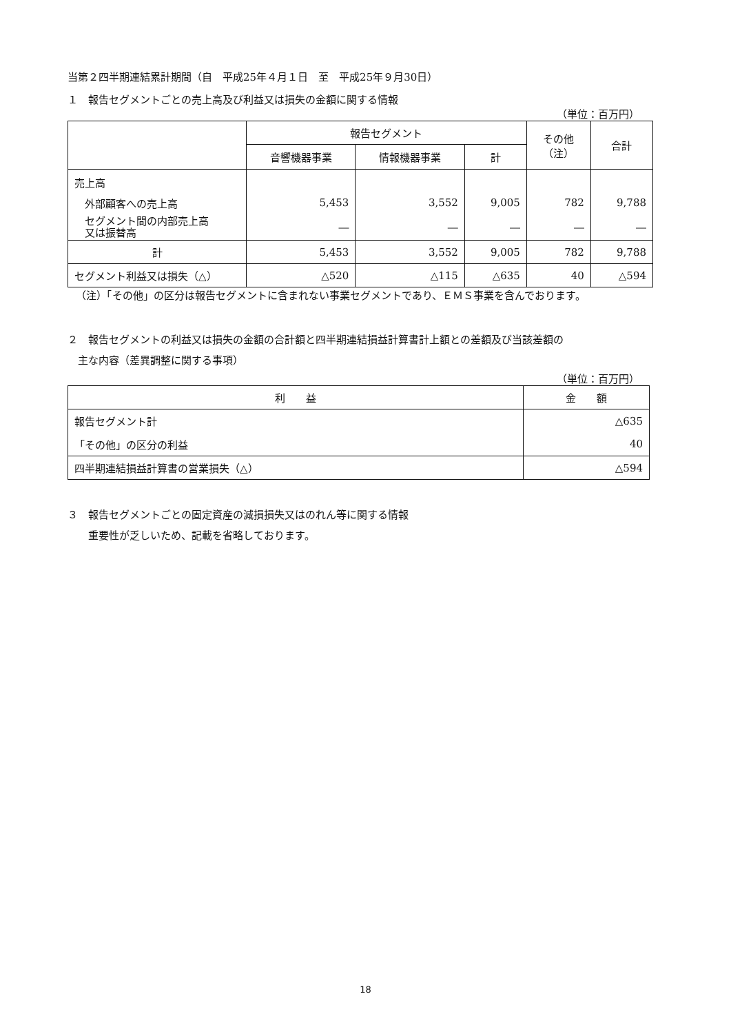当第２四半期連結累計期間（自　平成25年４月１日　至　平成25年９月30日）
１　報告セグメントごとの売上高及び利益又は損失の金額に関する情報
（単位：百万円）
| | 報告セグメント | | | その他 （注） | 合計 |
| --- | --- | --- | --- | --- | --- |
| | 音響機器事業 | 情報機器事業 | 計 | | |
| 売上高 | | | | | |
| 外部顧客への売上高 | 5,453 | 3,552 | 9,005 | 782 | 9,788 |
| セグメント間の内部売上高 又は振替高 | ― | ― | ― | ― | ― |
| 計 | 5,453 | 3,552 | 9,005 | 782 | 9,788 |
| セグメント利益又は損失（△） | △520 | △115 | △635 | 40 | △594 |
（注）「その他」の区分は報告セグメントに含まれない事業セグメントであり、ＥＭＳ事業を含んでおります。
２　報告セグメントの利益又は損失の金額の合計額と四半期連結損益計算書計上額との差額及び当該差額の
　主な内容（差異調整に関する事項）
（単位：百万円）
| 利 益 | 金 額 |
| --- | --- |
| 報告セグメント計 | △635 |
| 「その他」の区分の利益 | 40 |
| 四半期連結損益計算書の営業損失（△） | △594 |
３　報告セグメントごとの固定資産の減損損失又はのれん等に関する情報
　　重要性が乏しいため、記載を省略しております。
18